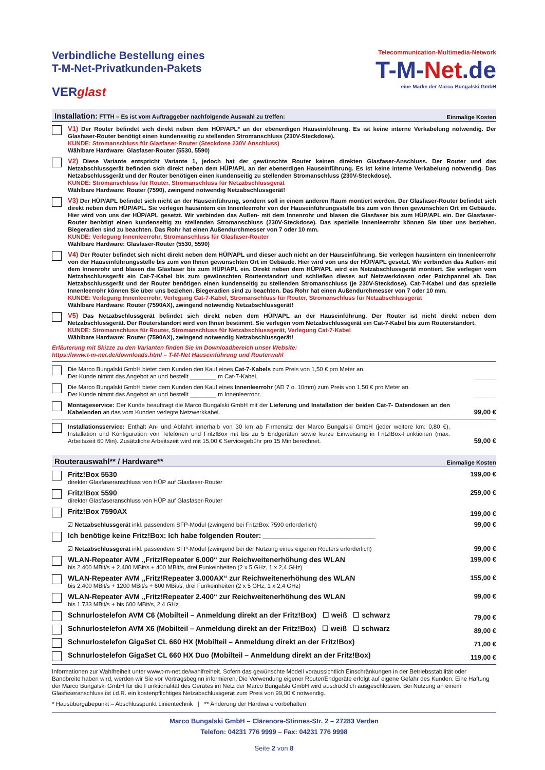Verbindliche Bestellung eines
T-M-Net-Privatkunden-Pakets
VERglast
Telecommunication-Multimedia-Network
T-M-Net.de
eine Marke der Marco Bungalski GmbH
Installation: FTTH – Es ist vom Auftraggeber nachfolgende Auswahl zu treffen:
Einmalige Kosten
V1) Der Router befindet sich direkt neben dem HÜP/APL* an der ebenerdigen Hauseinführung. Es ist keine interne Verkabelung notwendig. Der Glasfaser-Router benötigt einen kundenseitig zu stellenden Stromanschluss (230V-Steckdose).
KUNDE: Stromanschluss für Glasfaser-Router (Steckdose 230V Anschluss)
Wählbare Hardware: Glasfaser-Router (5530, 5590)
V2) Diese Variante entspricht Variante 1, jedoch hat der gewünschte Router keinen direkten Glasfaser-Anschluss. Der Router und das Netzabschlussgerät befinden sich direkt neben dem HÜP/APL an der ebenerdigen Hauseinführung. Es ist keine interne Verkabelung notwendig. Das Netzabschlussgerät und der Router benötigen einen kundenseitig zu stellenden Stromanschluss (230V-Steckdose).
KUNDE: Stromanschluss für Router, Stromanschluss für Netzabschlussgerät
Wählbare Hardware: Router (7590), zwingend notwendig Netzabschlussgerät!
V3) Der HÜP/APL befindet sich nicht an der Hauseinführung, sondern soll in einem anderen Raum montiert werden. Der Glasfaser-Router befindet sich direkt neben dem HÜP/APL. Sie verlegen hausintern ein Innenleerrohr von der Hauseinführungsstelle bis zum von Ihnen gewünschten Ort im Gebäude. Hier wird von uns der HÜP/APL gesetzt. Wir verbinden das Außen- mit dem Innenrohr und blasen die Glasfaser bis zum HÜP/APL ein. Der Glasfaser-Router benötigt einen kundenseitig zu stellenden Stromanschluss (230V-Steckdose). Das spezielle Innenleerrohr können Sie über uns beziehen. Biegeradien sind zu beachten. Das Rohr hat einen Außendurchmesser von 7 oder 10 mm.
KUNDE: Verlegung Innenleerrohr, Stromanschluss für Glasfaser-Router
Wählbare Hardware: Glasfaser-Router (5530, 5590)
V4) Der Router befindet sich nicht direkt neben dem HÜP/APL und dieser auch nicht an der Hauseinführung. Sie verlegen hausintern ein Innenleerrohr von der Hauseinführungsstelle bis zum von Ihnen gewünschten Ort im Gebäude. Hier wird von uns der HÜP/APL gesetzt. Wir verbinden das Außen- mit dem Innenrohr und blasen die Glasfaser bis zum HÜP/APL ein. Direkt neben dem HÜP/APL wird ein Netzabschlussgerät montiert. Sie verlegen vom Netzabschlussgerät ein Cat-7-Kabel bis zum gewünschten Routerstandort und schließen dieses auf Netzwerkdosen oder Patchpannel ab. Das Netzabschlussgerät und der Router benötigen einen kundenseitig zu stellenden Stromanschluss (je 230V-Steckdose). Cat-7-Kabel und das spezielle Innenleerrohr können Sie über uns beziehen. Biegeradien sind zu beachten. Das Rohr hat einen Außendurchmesser von 7 oder 10 mm.
KUNDE: Verlegung Innenleerrohr, Verlegung Cat-7-Kabel, Stromanschluss für Router, Stromanschluss für Netzabschlussgerät
Wählbare Hardware: Router (7590AX), zwingend notwendig Netzabschlussgerät!
V5) Das Netzabschlussgerät befindet sich direkt neben dem HÜP/APL an der Hauseinführung. Der Router ist nicht direkt neben dem Netzabschlussgerät. Der Routerstandort wird von Ihnen bestimmt. Sie verlegen vom Netzabschlussgerät ein Cat-7-Kabel bis zum Routerstandort.
KUNDE: Stromanschluss für Router, Stromanschluss für Netzabschlussgerät, Verlegung Cat-7-Kabel
Wählbare Hardware: Router (7590AX), zwingend notwendig Netzabschlussgerät!
Erläuterung mit Skizze zu den Varianten finden Sie im Downloadbereich unser Website:
https://www.t-m-net.de/downloads.html – T-M-Net Hauseinführung und Routerwahl
Die Marco Bungalski GmbH bietet dem Kunden den Kauf eines Cat-7-Kabels zum Preis von 1,50 € pro Meter an.
Der Kunde nimmt das Angebot an und bestellt ________ m Cat-7-Kabel.
______
Die Marco Bungalski GmbH bietet dem Kunden den Kauf eines Innenleerrohr (AD 7 o. 10mm) zum Preis von 1,50 € pro Meter an.
Der Kunde nimmt das Angebot an und bestellt ________ m Innenleerrohr.
______
Montageservice: Der Kunde beauftragt die Marco Bungalski GmbH mit der Lieferung und Installation der beiden Cat-7- Datendosen an den Kabelenden an das vom Kunden verlegte Netzwerkkabel.
99,00 €
Installationsservice: Enthält An- und Abfahrt innerhalb von 30 km ab Firmensitz der Marco Bungalski GmbH (jeder weitere km: 0,80 €), Installation und Konfiguration von Telefonen und Fritz!Box mit bis zu 5 Endgeräten sowie kurze Einweisung in Fritz!Box-Funktionen (max. Arbeitszeit 60 Min). Zusätzliche Arbeitszeit wird mit 15,00 € Servicegebühr pro 15 Min berechnet.
59,00 €
Routerauswahl** / Hardware**
Einmalige Kosten
Fritz!Box 5530
direkter Glasfaseranschluss von HÜP auf Glasfaser-Router
199,00 €
Fritz!Box 5590
direkter Glasfaseranschluss von HÜP auf Glasfaser-Router
259,00 €
Fritz!Box 7590AX 199,00 €
☑ Netzabschlussgerät inkl. passendem SFP-Modul (zwingend bei Fritz!Box 7590 erforderlich)
99,00 €
Ich benötige keine Fritz!Box: Ich habe folgenden Router: ____________________________
☑ Netzabschlussgerät inkl. passendem SFP-Modul (zwingend bei der Nutzung eines eigenen Routers erforderlich)
99,00 €
WLAN-Repeater AVM „Fritz!Repeater 6.000“ zur Reichweitenerhöhung des WLAN
bis 2.400 MBit/s + 2.400 MBit/s + 400 MBit/s, drei Funkeinheiten (2 x 5 GHz, 1 x 2,4 GHz)
199,00 €
WLAN-Repeater AVM „Fritz!Repeater 3.000AX“ zur Reichweitenerhöhung des WLAN
bis 2.400 MBit/s + 1200 MBit/s + 600 MBit/s, drei Funkeinheiten (2 x 5 GHz, 1 x 2,4 GHz)
155,00 €
WLAN-Repeater AVM „Fritz!Repeater 2.400“ zur Reichweitenerhöhung des WLAN
bis 1.733 MBit/s + bis 600 MBit/s, 2,4 GHz
99,00 €
Schnurlostelefon AVM C6 (Mobilteil – Anmeldung direkt an der Fritz!Box) ☐ weiß ☐ schwarz
79,00 €
Schnurlostelefon AVM X6 (Mobilteil – Anmeldung direkt an der Fritz!Box) ☐ weiß ☐ schwarz
89,00 €
Schnurlostelefon GigaSet CL 660 HX (Mobilteil – Anmeldung direkt an der Fritz!Box)
71,00 €
Schnurlostelefon GigaSet CL 660 HX Duo (Mobilteil – Anmeldung direkt an der Fritz!Box)
119,00 €
Informationen zur Wahlfreiheit unter www.t-m-net.de/wahlfreiheit. Sofern das gewünschte Modell voraussichtlich Einschränkungen in der Betriebsstabilität oder Bandbreite haben wird, werden wir Sie vor Vertragsbeginn informieren. Die Verwendung eigener Router/Endgeräte erfolgt auf eigene Gefahr des Kunden. Eine Haftung der Marco Bungalski GmbH für die Funktionalität des Gerätes im Netz der Marco Bungalski GmbH wird ausdrücklich ausgeschlossen. Bei Nutzung an einem Glasfaseranschluss ist i.d.R. ein kostenpflichtiges Netzabschlussgerät zum Preis von 99,00 € notwendig.
* Hausübergabepunkt – Abschlusspunkt Linientechnik | ** Änderung der Hardware vorbehalten
Marco Bungalski GmbH – Clärenore-Stinnes-Str. 2 – 27283 Verden
Telefon: 04231 776 9999 – Fax: 04231 776 9998
Seite 2 von 8